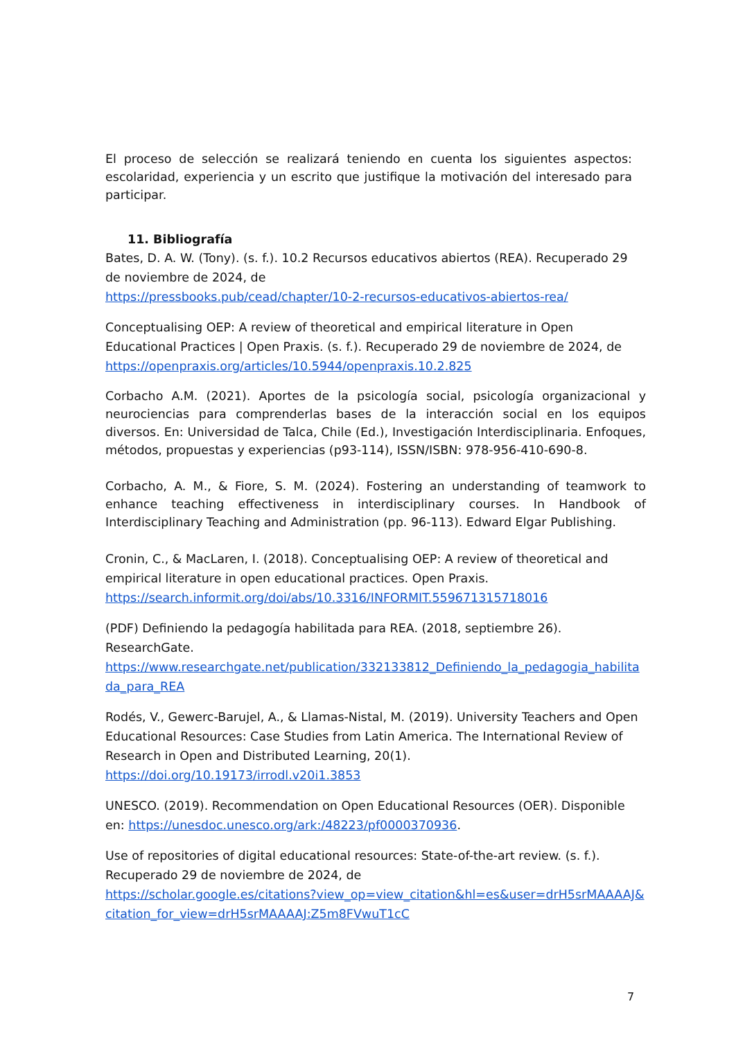El proceso de selección se realizará teniendo en cuenta los siguientes aspectos: escolaridad, experiencia y un escrito que justifique la motivación del interesado para participar.
11. Bibliografía
Bates, D. A. W. (Tony). (s. f.). 10.2 Recursos educativos abiertos (REA). Recuperado 29 de noviembre de 2024, de
https://pressbooks.pub/cead/chapter/10-2-recursos-educativos-abiertos-rea/
Conceptualising OEP: A review of theoretical and empirical literature in Open Educational Practices | Open Praxis. (s. f.). Recuperado 29 de noviembre de 2024, de
https://openpraxis.org/articles/10.5944/openpraxis.10.2.825
Corbacho A.M. (2021). Aportes de la psicología social, psicología organizacional y neurociencias para comprenderlas bases de la interacción social en los equipos diversos. En: Universidad de Talca, Chile (Ed.), Investigación Interdisciplinaria. Enfoques, métodos, propuestas y experiencias (p93-114), ISSN/ISBN: 978-956-410-690-8.
Corbacho, A. M., & Fiore, S. M. (2024). Fostering an understanding of teamwork to enhance teaching effectiveness in interdisciplinary courses. In Handbook of Interdisciplinary Teaching and Administration (pp. 96-113). Edward Elgar Publishing.
Cronin, C., & MacLaren, I. (2018). Conceptualising OEP: A review of theoretical and empirical literature in open educational practices. Open Praxis.
https://search.informit.org/doi/abs/10.3316/INFORMIT.559671315718016
(PDF) Definiendo la pedagogía habilitada para REA. (2018, septiembre 26). ResearchGate.
https://www.researchgate.net/publication/332133812_Definiendo_la_pedagogia_habilitada_para_REA
Rodés, V., Gewerc-Barujel, A., & Llamas-Nistal, M. (2019). University Teachers and Open Educational Resources: Case Studies from Latin America. The International Review of Research in Open and Distributed Learning, 20(1).
https://doi.org/10.19173/irrodl.v20i1.3853
UNESCO. (2019). Recommendation on Open Educational Resources (OER). Disponible en: https://unesdoc.unesco.org/ark:/48223/pf0000370936.
Use of repositories of digital educational resources: State-of-the-art review. (s. f.). Recuperado 29 de noviembre de 2024, de
https://scholar.google.es/citations?view_op=view_citation&hl=es&user=drH5srMAAAAJ&citation_for_view=drH5srMAAAAJ:Z5m8FVwuT1cC
7